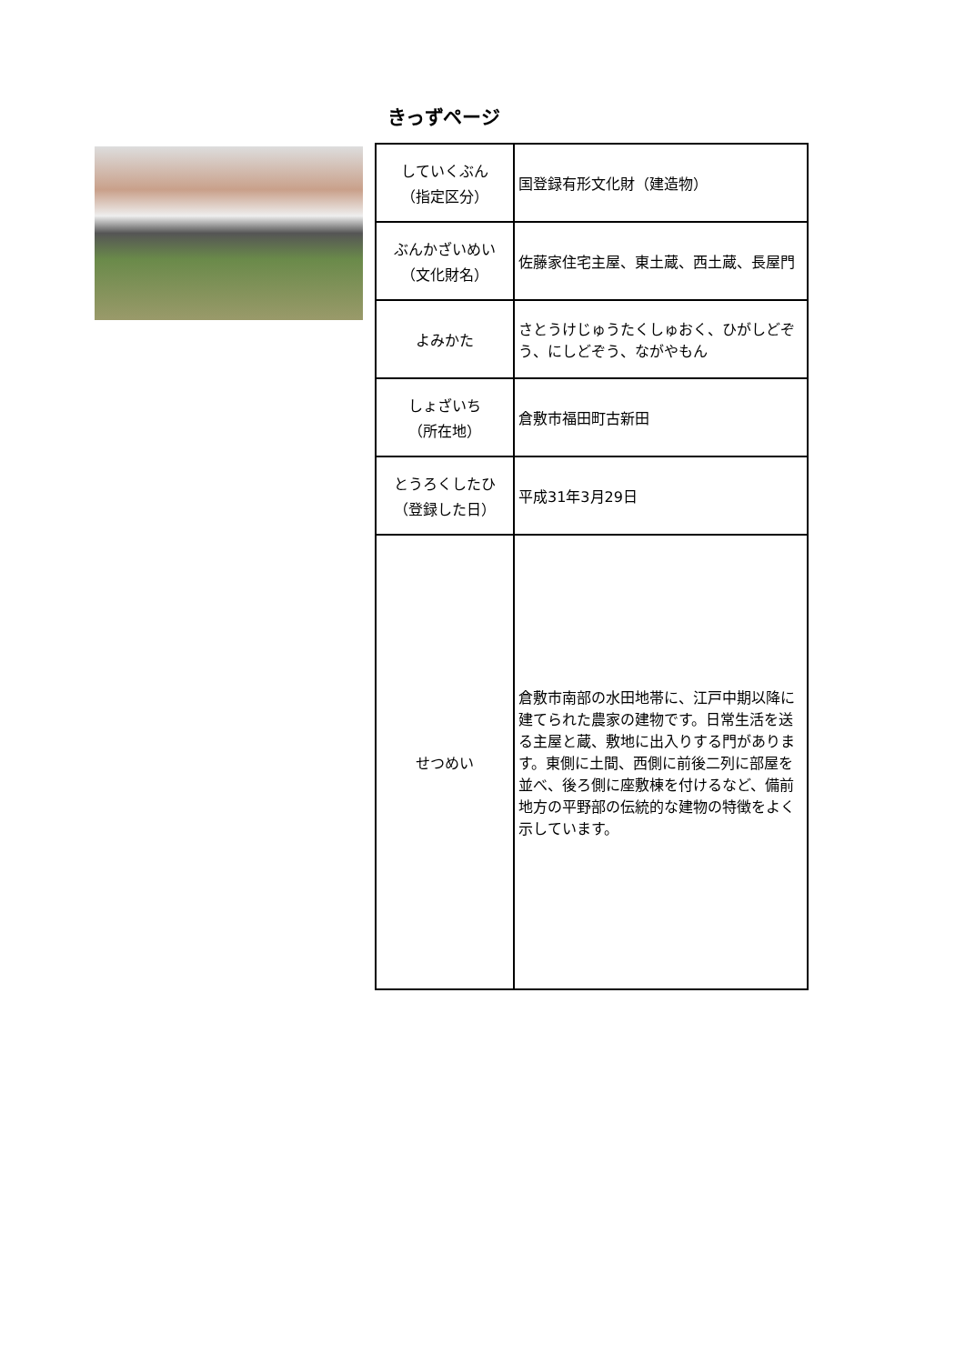きっずページ
| していくぶん （指定区分） | 国登録有形文化財（建造物） |
| ぶんかざいめい （文化財名） | 佐藤家住宅主屋、東土蔵、西土蔵、長屋門 |
| よみかた | さとうけじゅうたくしゅおく、ひがしどぞう、にしどぞう、ながやもん |
| しょざいち （所在地） | 倉敷市福田町古新田 |
| とうろくしたひ （登録した日） | 平成31年3月29日 |
| せつめい | 倉敷市南部の水田地帯に、江戸中期以降に建てられた農家の建物です。日常生活を送る主屋と蔵、敷地に出入りする門があります。東側に土間、西側に前後二列に部屋を並べ、後ろ側に座敷棟を付けるなど、備前地方の平野部の伝統的な建物の特徴をよく示しています。 |